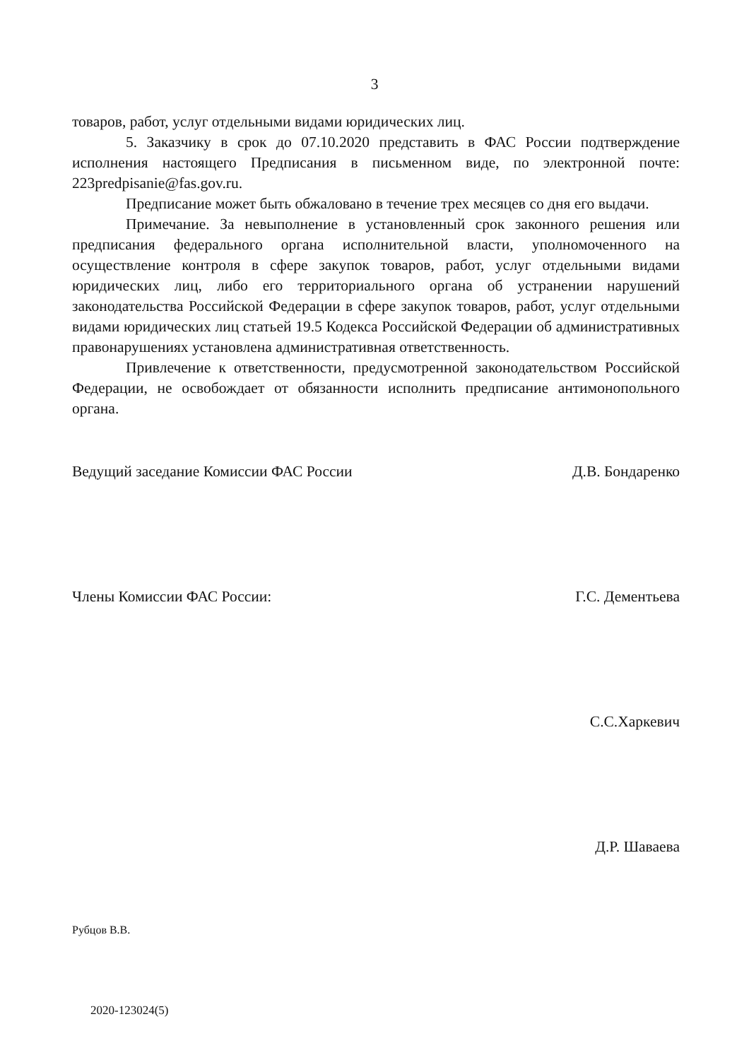3
товаров, работ, услуг отдельными видами юридических лиц.
5. Заказчику в срок до 07.10.2020 представить в ФАС России подтверждение исполнения настоящего Предписания в письменном виде, по электронной почте: 223predpisanie@fas.gov.ru.
Предписание может быть обжаловано в течение трех месяцев со дня его выдачи.
Примечание. За невыполнение в установленный срок законного решения или предписания федерального органа исполнительной власти, уполномоченного на осуществление контроля в сфере закупок товаров, работ, услуг отдельными видами юридических лиц, либо его территориального органа об устранении нарушений законодательства Российской Федерации в сфере закупок товаров, работ, услуг отдельными видами юридических лиц статьей 19.5 Кодекса Российской Федерации об административных правонарушениях установлена административная ответственность.
Привлечение к ответственности, предусмотренной законодательством Российской Федерации, не освобождает от обязанности исполнить предписание антимонопольного органа.
Ведущий заседание Комиссии ФАС России Д.В. Бондаренко
Члены Комиссии ФАС России: Г.С. Дементьева
С.С.Харкевич
Д.Р. Шаваева
Рубцов В.В.
2020-123024(5)